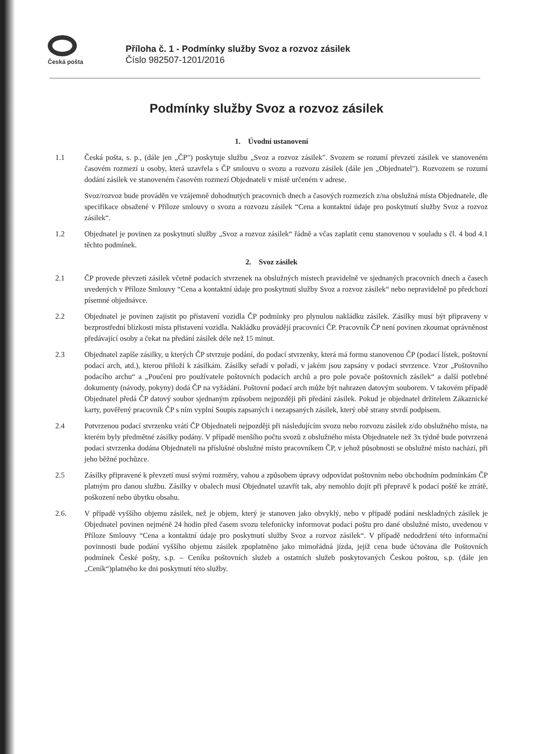Česká pošta
Příloha č. 1 - Podmínky služby Svoz a rozvoz zásilek
Číslo 982507-1201/2016
Podmínky služby Svoz a rozvoz zásilek
1. Úvodní ustanovení
1.1 Česká pošta, s. p., (dále jen „ČP") poskytuje službu „Svoz a rozvoz zásilek". Svozem se rozumí převzetí zásilek ve stanoveném časovém rozmezí u osoby, která uzavřela s ČP smlouvu o svozu a rozvozu zásilek (dále jen „Objednatel"). Rozvozem se rozumí dodání zásilek ve stanoveném časovém rozmezí Objednateli v místě určeném v adrese.
Svoz/rozvoz bude prováděn ve vzájemně dohodnutých pracovních dnech a časových rozmezích z/na obslužná místa Objednatele, dle specifikace obsažené v Příloze smlouvy o svozu a rozvozu zásilek “Cena a kontaktní údaje pro poskytnutí služby Svoz a rozvoz zásilek“.
1.2 Objednatel je povinen za poskytnutí služby „Svoz a rozvoz zásilek“ řádně a včas zaplatit cenu stanovenou v souladu s čl. 4 bod 4.1 těchto podmínek.
2. Svoz zásilek
2.1 ČP provede převzetí zásilek včetně podacích stvrzenek na obslužných místech pravidelně ve sjednaných pracovních dnech a časech uvedených v Příloze Smlouvy “Cena a kontaktní údaje pro poskytnutí služby Svoz a rozvoz zásilek“ nebo nepravidelně po předchozí písemné objednávce.
2.2 Objednatel je povinen zajistit po přistavení vozidla ČP podmínky pro plynulou nakládku zásilek. Zásilky musí být připraveny v bezprostřední blízkosti místa přistavení vozidla. Nakládku provádějí pracovníci ČP. Pracovník ČP není povinen zkoumat oprávněnost předávající osoby a čekat na předání zásilek déle než 15 minut.
2.3 Objednatel zapíše zásilky, u kterých ČP stvrzuje podání, do podací stvrzenky, která má formu stanovenou ČP (podací lístek, poštovní podací arch, atd.), kterou přiloží k zásilkám. Zásilky seřadí v pořadí, v jakém jsou zapsány v podací stvrzence. Vzor „Poštovního podacího archu“ a „Poučení pro používatele poštovních podacích archů a pro pole povače poštovních zásilek“ a další potřebné dokumenty (návody, pokyny) dodá ČP na vyžádání. Poštovní podací arch může být nahrazen datovým souborem. V takovém případě Objednatel předá ČP datový soubor sjednaným způsobem nejpozději při předání zásilek. Pokud je objednatel držitelem Zákaznické karty, pověřený pracovník ČP s ním vyplní Soupis zapsaných i nezapsaných zásilek, který obě strany stvrdí podpisem.
2.4 Potvrzenou podací stvrzenku vrátí ČP Objednateli nejpozději při následujícím svozu nebo rozvozu zásilek z/do obslužného místa, na kterém byly předmětné zásilky podány. V případě menšího počtu svozů z obslužného místa Objednatele než 3x týdně bude potvrzená podací stvrzenka dodána Objednateli na příslušné obslužné místo pracovníkem ČP, v jehož působnosti se obslužné místo nachází, při jeho běžné pochůzce.
2.5 Zásilky připravené k převzetí musí svými rozměry, vahou a způsobem úpravy odpovídat poštovním nebo obchodním podmínkám ČP platným pro danou službu. Zásilky v obalech musí Objednatel uzavřít tak, aby nemohlo dojít při přepravě k podací poště ke ztrátě, poškození nebo úbytku obsahu.
2.6. V případě vyššího objemu zásilek, než je objem, který je stanoven jako obvyklý, nebo v případě podání neskladných zásilek je Objednatel povinen nejméně 24 hodin před časem svozu telefonicky informovat podací poštu pro dané obslužné místo, uvedenou v Příloze Smlouvy “Cena a kontaktní údaje pro poskytnutí služby Svoz a rozvoz zásilek“. V případě nedodržení této informační povinnosti bude podání vyššího objemu zásilek zpoplatněno jako mimořádná jízda, jejíž cena bude účtována dle Poštovních podmínek České pošty, s.p. – Ceníku poštovních služeb a ostatních služeb poskytovaných Českou poštou, s.p. (dále jen „Ceník“)platného ke dni poskytnutí této služby.